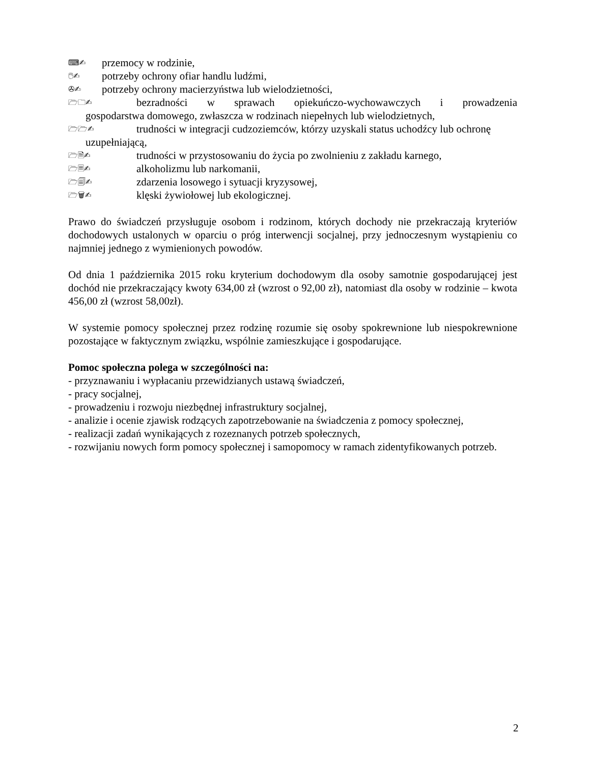⌨✍ przemocy w rodzinie,
🖱✍ potrzeby ochrony ofiar handlu ludźmi,
✇✍ potrzeby ochrony macierzyństwa lub wielodzietności,
🗁🗀✍ bezradności w sprawach opiekuńczo-wychowawczych i prowadzenia
gospodarstwa domowego, zwłaszcza w rodzinach niepełnych lub wielodzietnych,
🗁🗁✍ trudności w integracji cudzoziemców, którzy uzyskali status uchodźcy lub ochronę
uzupełniającą,
🗁🗎✍ trudności w przystosowaniu do życia po zwolnieniu z zakładu karnego,
🗁🗏✍ alkoholizmu lub narkomanii,
🗁🗐✍ zdarzenia losowego i sytuacji kryzysowej,
🗁🗑✍ klęski żywiołowej lub ekologicznej.
Prawo do świadczeń przysługuje osobom i rodzinom, których dochody nie przekraczają kryteriów dochodowych ustalonych w oparciu o próg interwencji socjalnej, przy jednoczesnym wystąpieniu co najmniej jednego z wymienionych powodów.
Od dnia 1 października 2015 roku kryterium dochodowym dla osoby samotnie gospodarującej jest dochód nie przekraczający kwoty 634,00 zł (wzrost o 92,00 zł), natomiast dla osoby w rodzinie – kwota 456,00 zł (wzrost 58,00zł).
W systemie pomocy społecznej przez rodzinę rozumie się osoby spokrewnione lub niespokrewnione pozostające w faktycznym związku, wspólnie zamieszkujące i gospodarujące.
Pomoc społeczna polega w szczególności na:
- przyznawaniu i wypłacaniu przewidzianych ustawą świadczeń,
- pracy socjalnej,
- prowadzeniu i rozwoju niezbędnej infrastruktury socjalnej,
- analizie i ocenie zjawisk rodzących zapotrzebowanie na świadczenia z pomocy społecznej,
- realizacji zadań wynikających z rozeznanych potrzeb społecznych,
- rozwijaniu nowych form pomocy społecznej i samopomocy w ramach zidentyfikowanych potrzeb.
2